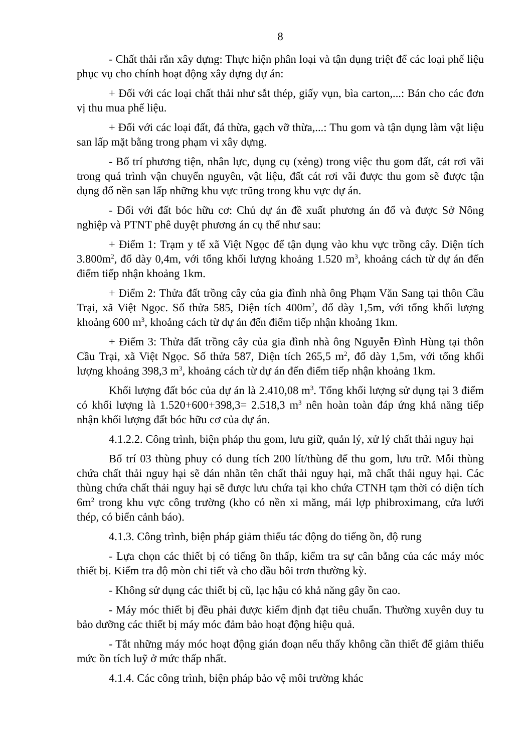8
- Chất thải rắn xây dựng: Thực hiện phân loại và tận dụng triệt để các loại phế liệu phục vụ cho chính hoạt động xây dựng dự án:
+ Đối với các loại chất thải như sắt thép, giấy vụn, bìa carton,...: Bán cho các đơn vị thu mua phế liệu.
+ Đối với các loại đất, đá thừa, gạch vỡ thừa,...: Thu gom và tận dụng làm vật liệu san lấp mặt bằng trong phạm vi xây dựng.
- Bố trí phương tiện, nhân lực, dụng cụ (xẻng) trong việc thu gom đất, cát rơi vãi trong quá trình vận chuyển nguyên, vật liệu, đất cát rơi vãi được thu gom sẽ được tận dụng đổ nền san lấp những khu vực trũng trong khu vực dự án.
- Đối với đất bóc hữu cơ: Chủ dự án đề xuất phương án đổ và được Sở Nông nghiệp và PTNT phê duyệt phương án cụ thể như sau:
+ Điểm 1: Trạm y tế xã Việt Ngọc để tận dụng vào khu vực trồng cây. Diện tích 3.800m<sup>2</sup>, đổ dày 0,4m, với tổng khối lượng khoảng 1.520 m<sup>3</sup>, khoảng cách từ dự án đến điểm tiếp nhận khoảng 1km.
+ Điểm 2: Thửa đất trồng cây của gia đình nhà ông Phạm Văn Sang tại thôn Cầu Trại, xã Việt Ngọc. Số thửa 585, Diện tích 400m<sup>2</sup>, đổ dày 1,5m, với tổng khối lượng khoảng 600 m<sup>3</sup>, khoảng cách từ dự án đến điểm tiếp nhận khoảng 1km.
+ Điểm 3: Thửa đất trồng cây của gia đình nhà ông Nguyễn Đình Hùng tại thôn Cầu Trại, xã Việt Ngọc. Số thửa 587, Diện tích 265,5 m<sup>2</sup>, đổ dày 1,5m, với tổng khối lượng khoảng 398,3 m<sup>3</sup>, khoảng cách từ dự án đến điểm tiếp nhận khoảng 1km.
Khối lượng đất bóc của dự án là 2.410,08 m<sup>3</sup>. Tổng khối lượng sử dụng tại 3 điểm có khối lượng là 1.520+600+398,3= 2.518,3 m<sup>3</sup> nên hoàn toàn đáp ứng khả năng tiếp nhận khối lượng đất bóc hữu cơ của dự án.
4.1.2.2. Công trình, biện pháp thu gom, lưu giữ, quản lý, xử lý chất thải nguy hại
Bố trí 03 thùng phuy có dung tích 200 lít/thùng để thu gom, lưu trữ. Mỗi thùng chứa chất thải nguy hại sẽ dán nhãn tên chất thải nguy hại, mã chất thải nguy hại. Các thùng chứa chất thải nguy hại sẽ được lưu chứa tại kho chứa CTNH tạm thời có diện tích 6m<sup>2</sup> trong khu vực công trường (kho có nền xi măng, mái lợp phibroximang, cửa lưới thép, có biển cảnh báo).
4.1.3. Công trình, biện pháp giảm thiểu tác động do tiếng ồn, độ rung
- Lựa chọn các thiết bị có tiếng ồn thấp, kiểm tra sự cân bằng của các máy móc thiết bị. Kiểm tra độ mòn chi tiết và cho dầu bôi trơn thường kỳ.
- Không sử dụng các thiết bị cũ, lạc hậu có khả năng gây ồn cao.
- Máy móc thiết bị đều phải được kiểm định đạt tiêu chuẩn. Thường xuyên duy tu bảo dưỡng các thiết bị máy móc đảm bảo hoạt động hiệu quả.
- Tắt những máy móc hoạt động gián đoạn nếu thấy không cần thiết để giảm thiểu mức ồn tích luỹ ở mức thấp nhất.
4.1.4. Các công trình, biện pháp bảo vệ môi trường khác